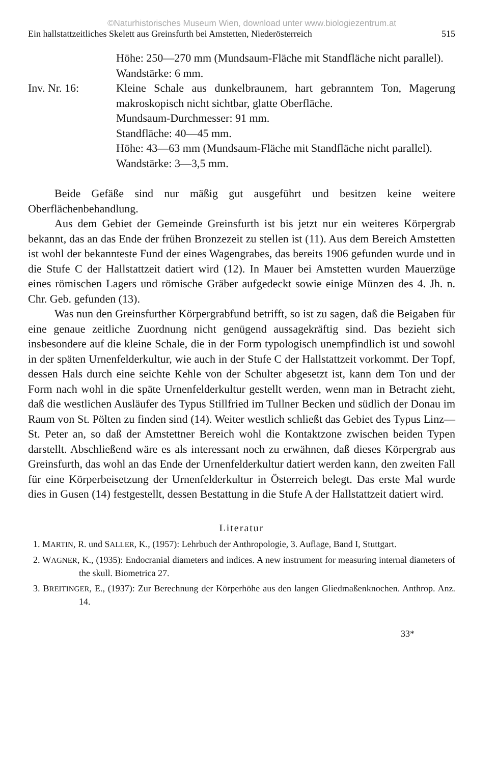©Naturhistorisches Museum Wien, download unter www.biologiezentrum.at
Ein hallstattzeitliches Skelett aus Greinsfurth bei Amstetten, Niederösterreich 515
Höhe: 250—270 mm (Mundsaum-Fläche mit Standfläche nicht parallel).
Wandstärke: 6 mm.
Inv. Nr. 16: Kleine Schale aus dunkelbraunem, hart gebranntem Ton, Magerung makroskopisch nicht sichtbar, glatte Oberfläche.
Mundsaum-Durchmesser: 91 mm.
Standfläche: 40—45 mm.
Höhe: 43—63 mm (Mundsaum-Fläche mit Standfläche nicht parallel).
Wandstärke: 3—3,5 mm.
Beide Gefäße sind nur mäßig gut ausgeführt und besitzen keine weitere Oberflächenbehandlung.
Aus dem Gebiet der Gemeinde Greinsfurth ist bis jetzt nur ein weiteres Körpergrab bekannt, das an das Ende der frühen Bronzezeit zu stellen ist (11). Aus dem Bereich Amstetten ist wohl der bekannteste Fund der eines Wagengrabes, das bereits 1906 gefunden wurde und in die Stufe C der Hallstattzeit datiert wird (12). In Mauer bei Amstetten wurden Mauerzüge eines römischen Lagers und römische Gräber aufgedeckt sowie einige Münzen des 4. Jh. n. Chr. Geb. gefunden (13).
Was nun den Greinsfurther Körpergrabfund betrifft, so ist zu sagen, daß die Beigaben für eine genaue zeitliche Zuordnung nicht genügend aussagekräftig sind. Das bezieht sich insbesondere auf die kleine Schale, die in der Form typologisch unempfindlich ist und sowohl in der späten Urnenfelderkultur, wie auch in der Stufe C der Hallstattzeit vorkommt. Der Topf, dessen Hals durch eine seichte Kehle von der Schulter abgesetzt ist, kann dem Ton und der Form nach wohl in die späte Urnenfelderkultur gestellt werden, wenn man in Betracht zieht, daß die westlichen Ausläufer des Typus Stillfried im Tullner Becken und südlich der Donau im Raum von St. Pölten zu finden sind (14). Weiter westlich schließt das Gebiet des Typus Linz—St. Peter an, so daß der Amstettner Bereich wohl die Kontaktzone zwischen beiden Typen darstellt. Abschließend wäre es als interessant noch zu erwähnen, daß dieses Körpergrab aus Greinsfurth, das wohl an das Ende der Urnenfelderkultur datiert werden kann, den zweiten Fall für eine Körperbeisetzung der Urnenfelderkultur in Österreich belegt. Das erste Mal wurde dies in Gusen (14) festgestellt, dessen Bestattung in die Stufe A der Hallstattzeit datiert wird.
Literatur
1. MARTIN, R. und SALLER, K., (1957): Lehrbuch der Anthropologie, 3. Auflage, Band I, Stuttgart.
2. WAGNER, K., (1935): Endocranial diameters and indices. A new instrument for measuring internal diameters of the skull. Biometrica 27.
3. BREITINGER, E., (1937): Zur Berechnung der Körperhöhe aus den langen Gliedmaßenknochen. Anthrop. Anz. 14.
33*